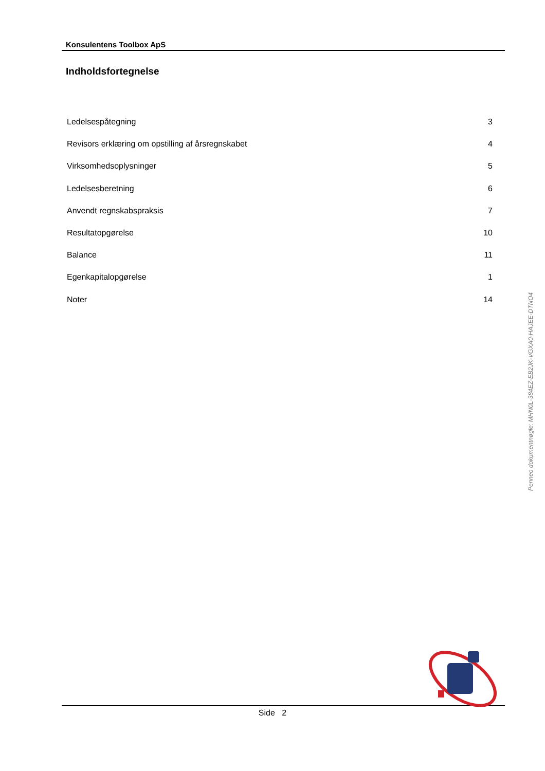Konsulentens Toolbox ApS
Indholdsfortegnelse
Ledelsespåtegning 3
Revisors erklæring om opstilling af årsregnskabet 4
Virksomhedsoplysninger 5
Ledelsesberetning 6
Anvendt regnskabspraksis 7
Resultatopgørelse 10
Balance 11
Egenkapitalopgørelse 1
Noter 14
Penneo dokumentnøgle: MHN0L-384EZ-EB2JK-VGXA0-HAJEE-DTNO4
Side 2